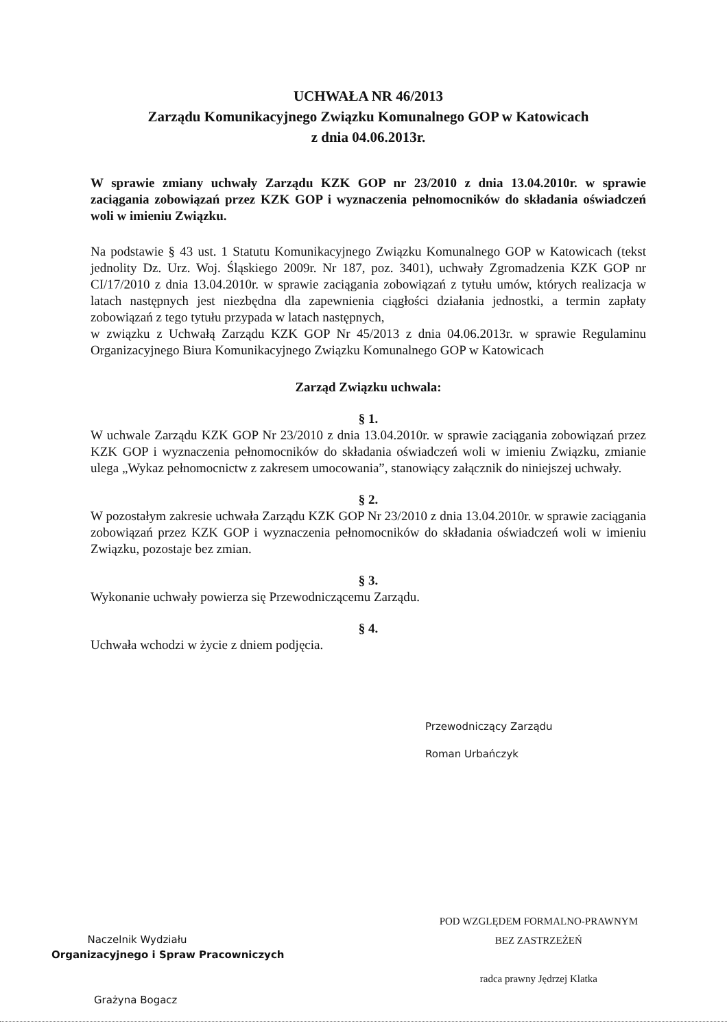UCHWAŁA NR 46/2013
Zarządu Komunikacyjnego Związku Komunalnego GOP w Katowicach
z dnia 04.06.2013r.
W sprawie zmiany uchwały Zarządu KZK GOP nr 23/2010 z dnia 13.04.2010r. w sprawie zaciągania zobowiązań przez KZK GOP i wyznaczenia pełnomocników do składania oświadczeń woli w imieniu Związku.
Na podstawie § 43 ust. 1 Statutu Komunikacyjnego Związku Komunalnego GOP w Katowicach (tekst jednolity Dz. Urz. Woj. Śląskiego 2009r. Nr 187, poz. 3401), uchwały Zgromadzenia KZK GOP nr CI/17/2010 z dnia 13.04.2010r. w sprawie zaciągania zobowiązań z tytułu umów, których realizacja w latach następnych jest niezbędna dla zapewnienia ciągłości działania jednostki, a termin zapłaty zobowiązań z tego tytułu przypada w latach następnych,
w związku z Uchwałą Zarządu KZK GOP Nr 45/2013 z dnia 04.06.2013r. w sprawie Regulaminu Organizacyjnego Biura Komunikacyjnego Związku Komunalnego GOP w Katowicach
Zarząd Związku uchwala:
§ 1.
W uchwale Zarządu KZK GOP Nr 23/2010 z dnia 13.04.2010r. w sprawie zaciągania zobowiązań przez KZK GOP i wyznaczenia pełnomocników do składania oświadczeń woli w imieniu Związku, zmianie ulega „Wykaz pełnomocnictw z zakresem umocowania”, stanowiący załącznik do niniejszej uchwały.
§ 2.
W pozostałym zakresie uchwała Zarządu KZK GOP Nr 23/2010 z dnia 13.04.2010r. w sprawie zaciągania zobowiązań przez KZK GOP i wyznaczenia pełnomocników do składania oświadczeń woli w imieniu Związku, pozostaje bez zmian.
§ 3.
Wykonanie uchwały powierza się Przewodniczącemu Zarządu.
§ 4.
Uchwała wchodzi w życie z dniem podjęcia.
Przewodniczący Zarządu
Roman Urbańczyk
Naczelnik Wydziału
Organizacyjnego i Spraw Pracowniczych
Grażyna Bogacz
POD WZGLĘDEM FORMALNO-PRAWNYM
BEZ ZASTRZEŻEŃ
radca prawny Jędrzej Klatka